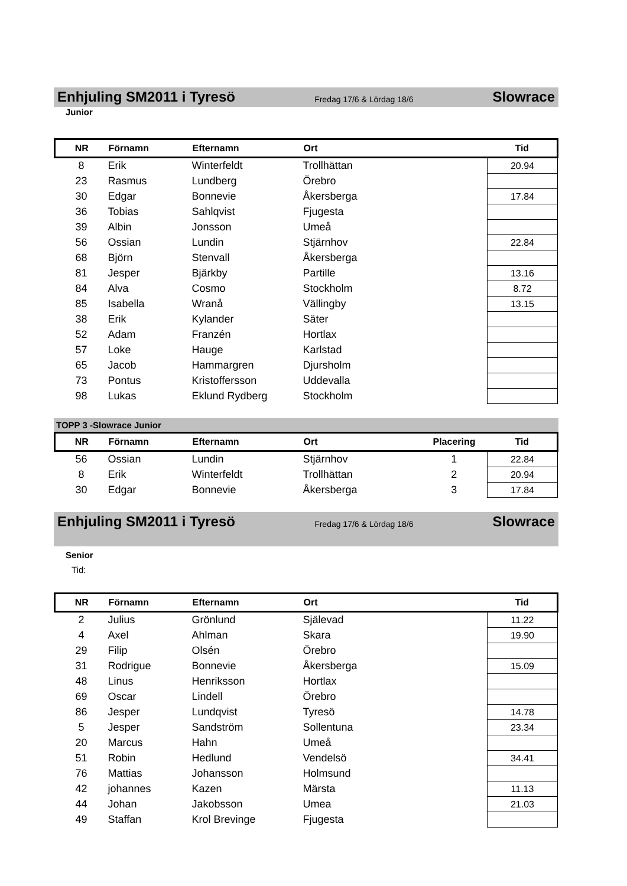Enhjuling SM2011 i Tyresö
Fredag 17/6 & Lördag 18/6
Slowrace
Junior
| NR | Förnamn | Efternamn | Ort | | Tid |
| --- | --- | --- | --- | --- | --- |
| 8 | Erik | Winterfeldt | Trollhättan | | 20.94 |
| 23 | Rasmus | Lundberg | Örebro | | |
| 30 | Edgar | Bonnevie | Åkersberga | | 17.84 |
| 36 | Tobias | Sahlqvist | Fjugesta | | |
| 39 | Albin | Jonsson | Umeå | | |
| 56 | Ossian | Lundin | Stjärnhov | | 22.84 |
| 68 | Björn | Stenvall | Åkersberga | | |
| 81 | Jesper | Bjärkby | Partille | | 13.16 |
| 84 | Alva | Cosmo | Stockholm | | 8.72 |
| 85 | Isabella | Wranå | Vällingby | | 13.15 |
| 38 | Erik | Kylander | Säter | | |
| 52 | Adam | Franzén | Hortlax | | |
| 57 | Loke | Hauge | Karlstad | | |
| 65 | Jacob | Hammargren | Djursholm | | |
| 73 | Pontus | Kristoffersson | Uddevalla | | |
| 98 | Lukas | Eklund Rydberg | Stockholm | | |
TOPP 3 -Slowrace Junior
| NR | Förnamn | Efternamn | Ort | Placering | Tid |
| --- | --- | --- | --- | --- | --- |
| 56 | Ossian | Lundin | Stjärnhov | 1 | 22.84 |
| 8 | Erik | Winterfeldt | Trollhättan | 2 | 20.94 |
| 30 | Edgar | Bonnevie | Åkersberga | 3 | 17.84 |
Enhjuling SM2011 i Tyresö
Fredag 17/6 & Lördag 18/6
Slowrace
Senior
Tid:
| NR | Förnamn | Efternamn | Ort | | Tid |
| --- | --- | --- | --- | --- | --- |
| 2 | Julius | Grönlund | Själevad | | 11.22 |
| 4 | Axel | Ahlman | Skara | | 19.90 |
| 29 | Filip | Olsén | Örebro | | |
| 31 | Rodrigue | Bonnevie | Åkersberga | | 15.09 |
| 48 | Linus | Henriksson | Hortlax | | |
| 69 | Oscar | Lindell | Örebro | | |
| 86 | Jesper | Lundqvist | Tyresö | | 14.78 |
| 5 | Jesper | Sandström | Sollentuna | | 23.34 |
| 20 | Marcus | Hahn | Umeå | | |
| 51 | Robin | Hedlund | Vendelsö | | 34.41 |
| 76 | Mattias | Johansson | Holmsund | | |
| 42 | johannes | Kazen | Märsta | | 11.13 |
| 44 | Johan | Jakobsson | Umea | | 21.03 |
| 49 | Staffan | Krol Brevinge | Fjugesta | | |